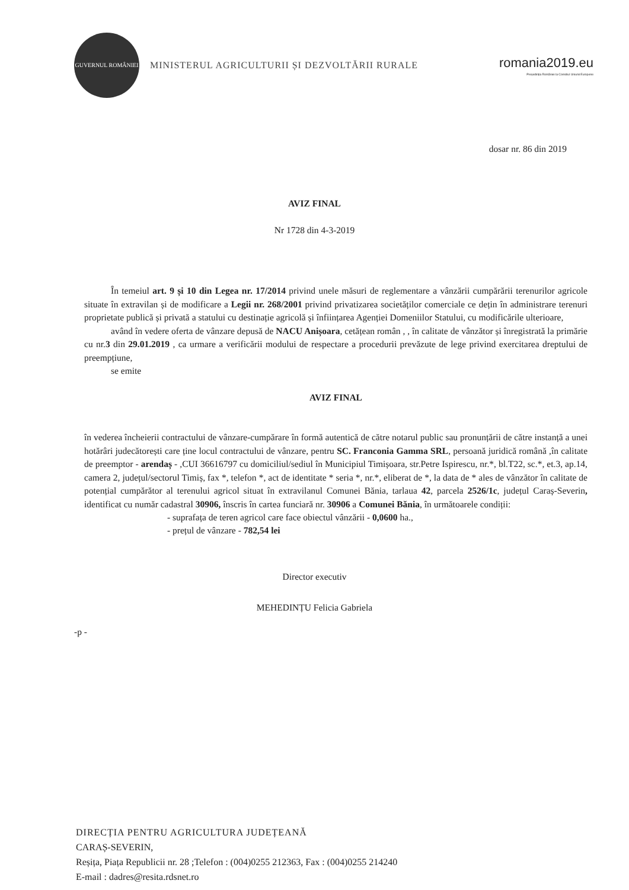GUVERNUL ROMÂNIEI
MINISTERUL AGRICULTURII ȘI DEZVOLTĂRII RURALE
romania2019.eu
Președinția României la Consiliul Uniunii Europene
dosar nr. 86 din 2019
AVIZ FINAL
Nr 1728 din 4-3-2019
În temeiul art. 9 și 10 din Legea nr. 17/2014 privind unele măsuri de reglementare a vânzării cumpărării terenurilor agricole situate în extravilan și de modificare a Legii nr. 268/2001 privind privatizarea societăților comerciale ce dețin în administrare terenuri proprietate publică și privată a statului cu destinație agricolă și înființarea Agenției Domeniilor Statului, cu modificările ulterioare,
având în vedere oferta de vânzare depusă de NACU Anișoara, cetățean român , , în calitate de vânzător și înregistrată la primărie cu nr.3 din 29.01.2019 , ca urmare a verificării modului de respectare a procedurii prevăzute de lege privind exercitarea dreptului de preempțiune,
se emite
AVIZ FINAL
în vederea încheierii contractului de vânzare-cumpărare în formă autentică de către notarul public sau pronunțării de către instanță a unei hotărâri judecătorești care ține locul contractului de vânzare, pentru SC. Franconia Gamma SRL, persoană juridică română ,în calitate de preemptor - arendaș - ,CUI 36616797 cu domiciliul/sediul în Municipiul Timișoara, str.Petre Ispirescu, nr.*, bl.T22, sc.*, et.3, ap.14, camera 2, județul/sectorul Timiș, fax *, telefon *, act de identitate * seria *, nr.*, eliberat de *, la data de * ales de vânzător în calitate de potențial cumpărător al terenului agricol situat în extravilanul Comunei Bănia, tarlaua 42, parcela 2526/1c, județul Caraș-Severin, identificat cu număr cadastral 30906, înscris în cartea funciară nr. 30906 a Comunei Bănia, în următoarele condiții:
- suprafața de teren agricol care face obiectul vânzării - 0,0600 ha.,
- prețul de vânzare - 782,54 lei
Director executiv
MEHEDINȚU Felicia Gabriela
-p -
DIRECȚIA PENTRU AGRICULTURA JUDEȚEANĂ
CARAȘ-SEVERIN,
Reșița, Piața Republicii nr. 28 ;Telefon : (004)0255 212363, Fax : (004)0255 214240
E-mail : dadres@resita.rdsnet.ro